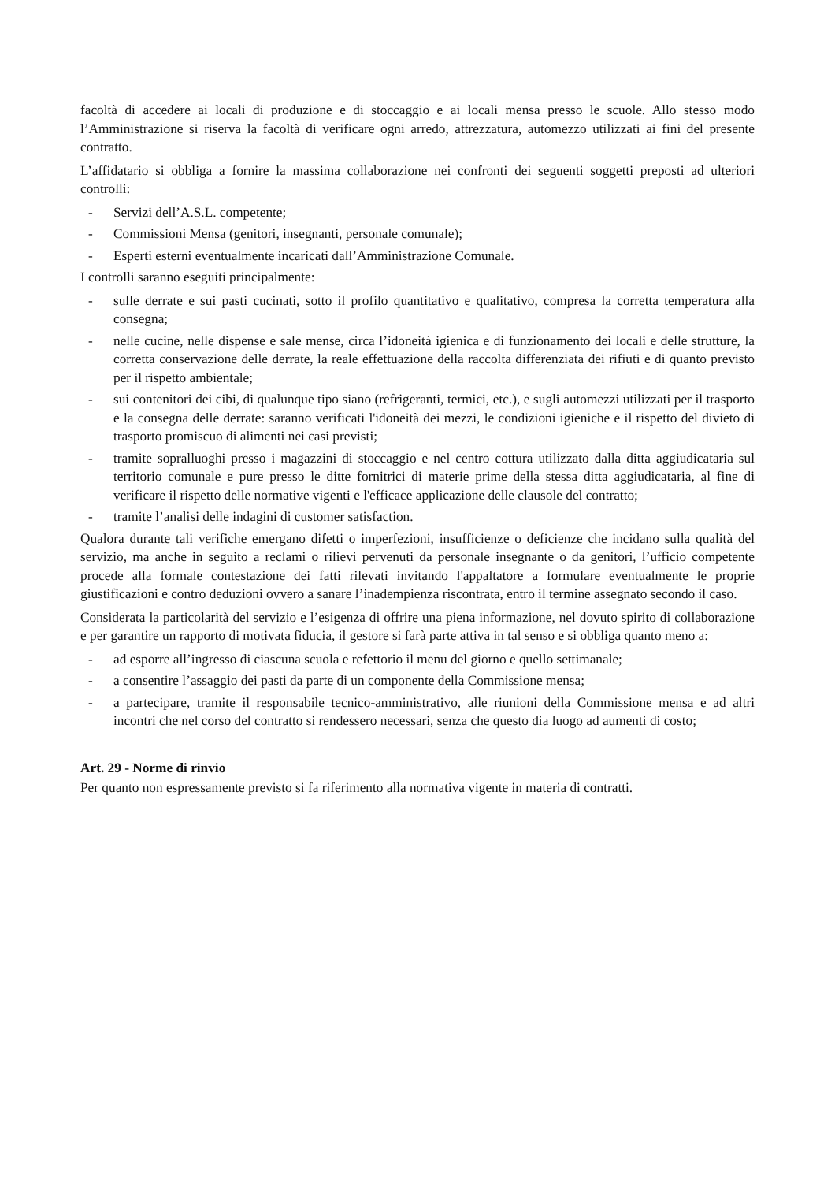facoltà di accedere ai locali di produzione e di stoccaggio e ai locali mensa presso le scuole. Allo stesso modo l’Amministrazione si riserva la facoltà di verificare ogni arredo, attrezzatura, automezzo utilizzati ai fini del presente contratto.
L’affidatario si obbliga a fornire la massima collaborazione nei confronti dei seguenti soggetti preposti ad ulteriori controlli:
- Servizi dell’A.S.L. competente;
- Commissioni Mensa (genitori, insegnanti, personale comunale);
- Esperti esterni eventualmente incaricati dall’Amministrazione Comunale.
I controlli saranno eseguiti principalmente:
- sulle derrate e sui pasti cucinati, sotto il profilo quantitativo e qualitativo, compresa la corretta temperatura alla consegna;
- nelle cucine, nelle dispense e sale mense, circa l’idoneità igienica e di funzionamento dei locali e delle strutture, la corretta conservazione delle derrate, la reale effettuazione della raccolta differenziata dei rifiuti e di quanto previsto per il rispetto ambientale;
- sui contenitori dei cibi, di qualunque tipo siano (refrigeranti, termici, etc.), e sugli automezzi utilizzati per il trasporto e la consegna delle derrate: saranno verificati l'idoneità dei mezzi, le condizioni igieniche e il rispetto del divieto di trasporto promiscuo di alimenti nei casi previsti;
- tramite sopralluoghi presso i magazzini di stoccaggio e nel centro cottura utilizzato dalla ditta aggiudicataria sul territorio comunale e pure presso le ditte fornitrici di materie prime della stessa ditta aggiudicataria, al fine di verificare il rispetto delle normative vigenti e l'efficace applicazione delle clausole del contratto;
- tramite l’analisi delle indagini di customer satisfaction.
Qualora durante tali verifiche emergano difetti o imperfezioni, insufficienze o deficienze che incidano sulla qualità del servizio, ma anche in seguito a reclami o rilievi pervenuti da personale insegnante o da genitori, l’ufficio competente procede alla formale contestazione dei fatti rilevati invitando l'appaltatore a formulare eventualmente le proprie giustificazioni e contro deduzioni ovvero a sanare l’inadempienza riscontrata, entro il termine assegnato secondo il caso.
Considerata la particolarità del servizio e l’esigenza di offrire una piena informazione, nel dovuto spirito di collaborazione e per garantire un rapporto di motivata fiducia, il gestore si farà parte attiva in tal senso e si obbliga quanto meno a:
- ad esporre all’ingresso di ciascuna scuola e refettorio il menu del giorno e quello settimanale;
- a consentire l’assaggio dei pasti da parte di un componente della Commissione mensa;
- a partecipare, tramite il responsabile tecnico-amministrativo, alle riunioni della Commissione mensa e ad altri incontri che nel corso del contratto si rendessero necessari, senza che questo dia luogo ad aumenti di costo;
Art. 29 - Norme di rinvio
Per quanto non espressamente previsto si fa riferimento alla normativa vigente in materia di contratti.